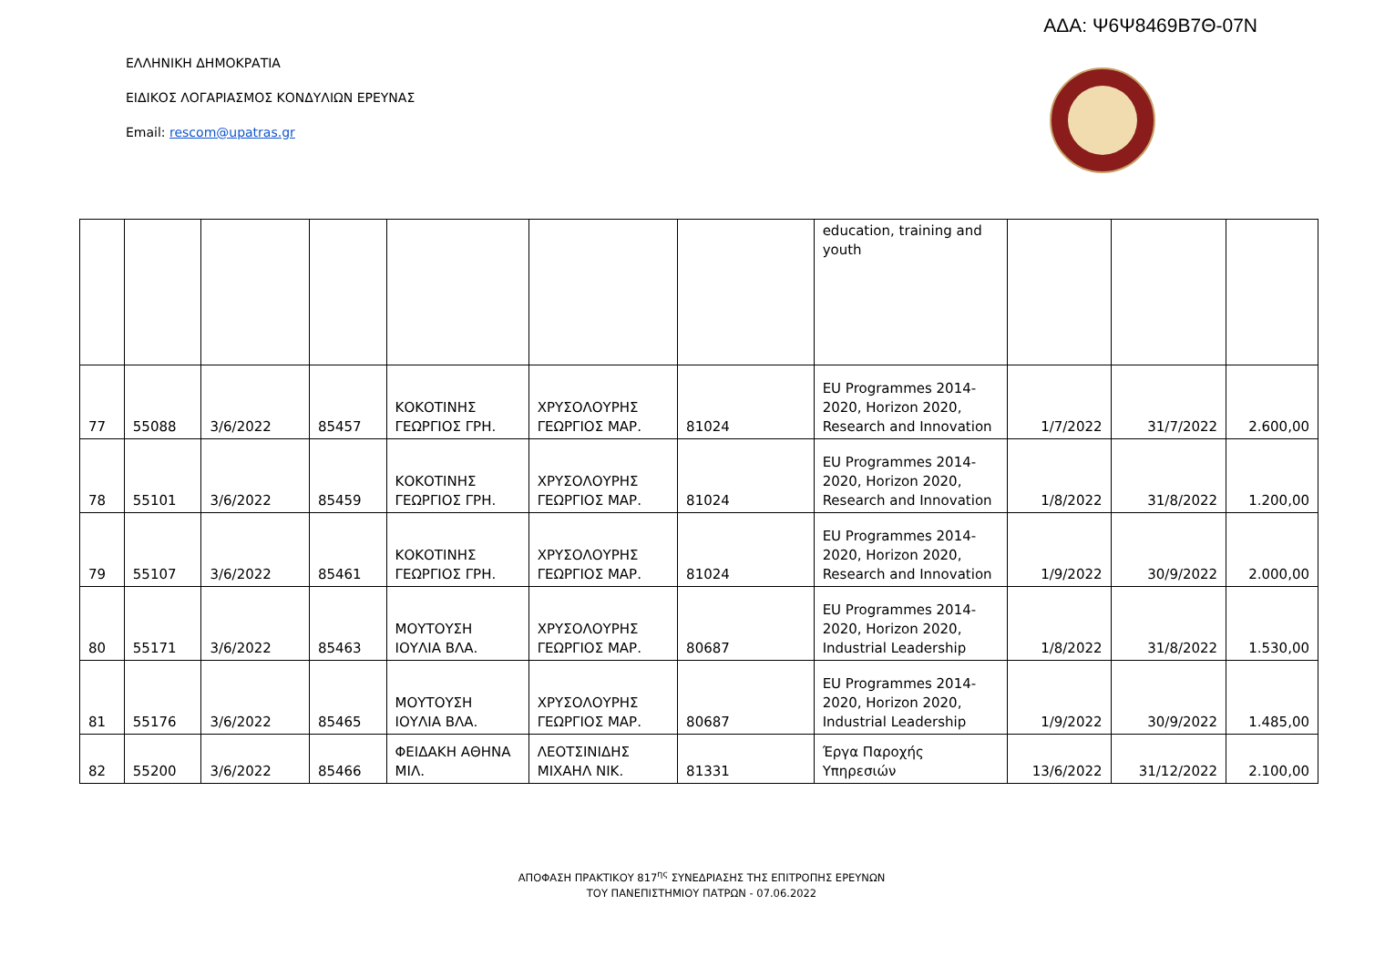ΑΔΑ: Ψ6Ψ8469Β7Θ-07Ν
ΕΛΛΗΝΙΚΗ ΔΗΜΟΚΡΑΤΙΑ
ΕΙΔΙΚΟΣ ΛΟΓΑΡΙΑΣΜΟΣ ΚΟΝΔΥΛΙΩΝ ΕΡΕΥΝΑΣ
Email: rescom@upatras.gr
| | | | | | | | education, training and youth | | | |
| 77 | 55088 | 3/6/2022 | 85457 | ΚΟΚΟΤΙΝΗΣ ΓΕΩΡΓΙΟΣ ΓΡΗ. | ΧΡΥΣΟΛΟΥΡΗΣ ΓΕΩΡΓΙΟΣ ΜΑΡ. | 81024 | EU Programmes 2014-2020, Horizon 2020, Research and Innovation | 1/7/2022 | 31/7/2022 | 2.600,00 |
| 78 | 55101 | 3/6/2022 | 85459 | ΚΟΚΟΤΙΝΗΣ ΓΕΩΡΓΙΟΣ ΓΡΗ. | ΧΡΥΣΟΛΟΥΡΗΣ ΓΕΩΡΓΙΟΣ ΜΑΡ. | 81024 | EU Programmes 2014-2020, Horizon 2020, Research and Innovation | 1/8/2022 | 31/8/2022 | 1.200,00 |
| 79 | 55107 | 3/6/2022 | 85461 | ΚΟΚΟΤΙΝΗΣ ΓΕΩΡΓΙΟΣ ΓΡΗ. | ΧΡΥΣΟΛΟΥΡΗΣ ΓΕΩΡΓΙΟΣ ΜΑΡ. | 81024 | EU Programmes 2014-2020, Horizon 2020, Research and Innovation | 1/9/2022 | 30/9/2022 | 2.000,00 |
| 80 | 55171 | 3/6/2022 | 85463 | ΜΟΥΤΟΥΣΗ ΙΟΥΛΙΑ ΒΛΑ. | ΧΡΥΣΟΛΟΥΡΗΣ ΓΕΩΡΓΙΟΣ ΜΑΡ. | 80687 | EU Programmes 2014-2020, Horizon 2020, Industrial Leadership | 1/8/2022 | 31/8/2022 | 1.530,00 |
| 81 | 55176 | 3/6/2022 | 85465 | ΜΟΥΤΟΥΣΗ ΙΟΥΛΙΑ ΒΛΑ. | ΧΡΥΣΟΛΟΥΡΗΣ ΓΕΩΡΓΙΟΣ ΜΑΡ. | 80687 | EU Programmes 2014-2020, Horizon 2020, Industrial Leadership | 1/9/2022 | 30/9/2022 | 1.485,00 |
| 82 | 55200 | 3/6/2022 | 85466 | ΦΕΙΔΑΚΗ ΑΘΗΝΑ ΜΙΛ. | ΛΕΟΤΣΙΝΙΔΗΣ ΜΙΧΑΗΛ ΝΙΚ. | 81331 | Έργα Παροχής Υπηρεσιών | 13/6/2022 | 31/12/2022 | 2.100,00 |
ΑΠΟΦΑΣΗ ΠΡΑΚΤΙΚΟΥ 817<sup>ης</sup> ΣΥΝΕΔΡΙΑΣΗΣ ΤΗΣ ΕΠΙΤΡΟΠΗΣ ΕΡΕΥΝΩΝ
ΤΟΥ ΠΑΝΕΠΙΣΤΗΜΙΟΥ ΠΑΤΡΩΝ - 07.06.2022